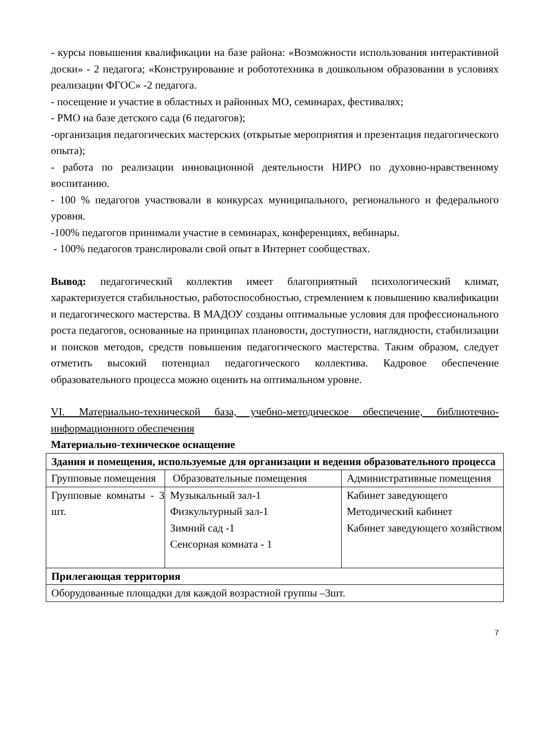- курсы повышения квалификации на базе района: «Возможности использования интерактивной доски» - 2 педагога; «Конструирование и робототехника в дошкольном образовании в условиях реализации ФГОС» -2 педагога.
- посещение и участие в областных и районных МО, семинарах, фестивалях;
- РМО на базе детского сада (6 педагогов);
-организация педагогических мастерских (открытые мероприятия и презентация педагогического опыта);
- работа по реализации инновационной деятельности НИРО по духовно-нравственному воспитанию.
- 100 % педагогов участвовали в конкурсах муниципального, регионального и федерального уровня.
-100% педагогов принимали участие в семинарах, конференциях, вебинары.
- 100% педагогов транслировали свой опыт в Интернет сообществах.
Вывод: педагогический коллектив имеет благоприятный психологический климат, характеризуется стабильностью, работоспособностью, стремлением к повышению квалификации и педагогического мастерства. В МАДОУ созданы оптимальные условия для профессионального роста педагогов, основанные на принципах плановости, доступности, наглядности, стабилизации и поисков методов, средств повышения педагогического мастерства. Таким образом, следует отметить высокий потенциал педагогического коллектива. Кадровое обеспечение образовательного процесса можно оценить на оптимальном уровне.
VI. Материально-технической база, учебно-методическое обеспечение, библиотечно-информационного обеспечения
Материально-техническое оснащение
| Здания и помещения, используемые для организации и ведения образовательного процесса | | |
| Групповые помещения | Образовательные помещения | Административные помещения |
| Групповые комнаты - 3 шт. | Музыкальный зал-1 Физкультурный зал-1 Зимний сад -1 Сенсорная комната - 1 | Кабинет заведующего Методический кабинет Кабинет заведующего хозяйством |
| Прилегающая территория | | |
| Оборудованные площадки для каждой возрастной группы –3шт. | | |
7